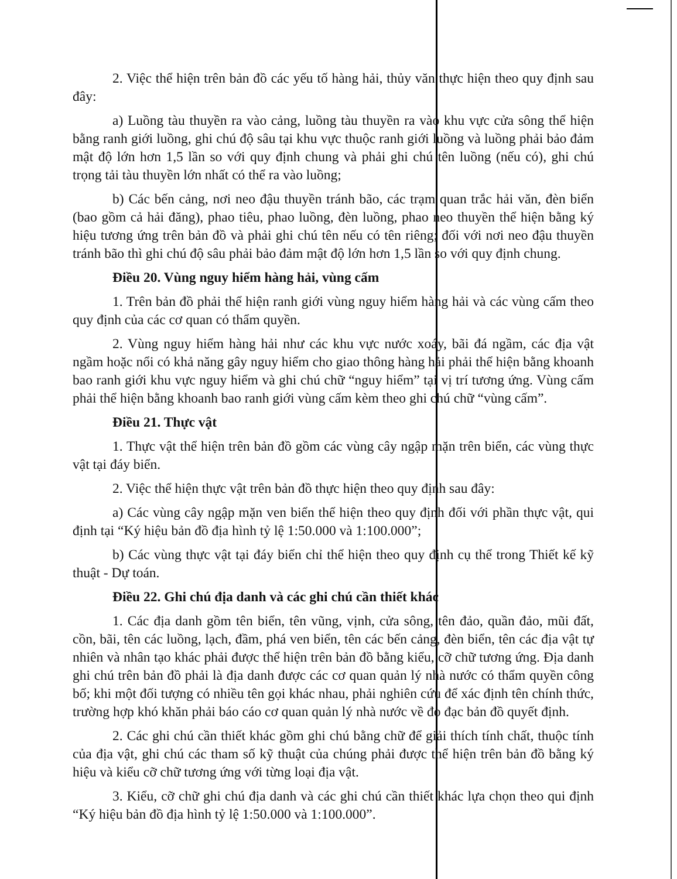2. Việc thể hiện trên bản đồ các yếu tố hàng hải, thủy văn thực hiện theo quy định sau đây:
a) Luồng tàu thuyền ra vào cảng, luồng tàu thuyền ra vào khu vực cửa sông thể hiện bằng ranh giới luồng, ghi chú độ sâu tại khu vực thuộc ranh giới luồng và luồng phải bảo đảm mật độ lớn hơn 1,5 lần so với quy định chung và phải ghi chú tên luồng (nếu có), ghi chú trọng tải tàu thuyền lớn nhất có thể ra vào luồng;
b) Các bến cảng, nơi neo đậu thuyền tránh bão, các trạm quan trắc hải văn, đèn biển (bao gồm cả hải đăng), phao tiêu, phao luồng, đèn luồng, phao neo thuyền thể hiện bằng ký hiệu tương ứng trên bản đồ và phải ghi chú tên nếu có tên riêng; đối với nơi neo đậu thuyền tránh bão thì ghi chú độ sâu phải bảo đảm mật độ lớn hơn 1,5 lần so với quy định chung.
Điều 20. Vùng nguy hiểm hàng hải, vùng cấm
1. Trên bản đồ phải thể hiện ranh giới vùng nguy hiểm hàng hải và các vùng cấm theo quy định của các cơ quan có thẩm quyền.
2. Vùng nguy hiểm hàng hải như các khu vực nước xoáy, bãi đá ngầm, các địa vật ngầm hoặc nổi có khả năng gây nguy hiểm cho giao thông hàng hải phải thể hiện bằng khoanh bao ranh giới khu vực nguy hiểm và ghi chú chữ “nguy hiểm” tại vị trí tương ứng. Vùng cấm phải thể hiện bằng khoanh bao ranh giới vùng cấm kèm theo ghi chú chữ “vùng cấm”.
Điều 21. Thực vật
1. Thực vật thể hiện trên bản đồ gồm các vùng cây ngập mặn trên biển, các vùng thực vật tại đáy biển.
2. Việc thể hiện thực vật trên bản đồ thực hiện theo quy định sau đây:
a) Các vùng cây ngập mặn ven biển thể hiện theo quy định đối với phần thực vật, qui định tại “Ký hiệu bản đồ địa hình tỷ lệ 1:50.000 và 1:100.000”;
b) Các vùng thực vật tại đáy biển chỉ thể hiện theo quy định cụ thể trong Thiết kế kỹ thuật - Dự toán.
Điều 22. Ghi chú địa danh và các ghi chú cần thiết khác
1. Các địa danh gồm tên biển, tên vũng, vịnh, cửa sông, tên đảo, quần đảo, mũi đất, cồn, bãi, tên các luồng, lạch, đầm, phá ven biển, tên các bến cảng, đèn biển, tên các địa vật tự nhiên và nhân tạo khác phải được thể hiện trên bản đồ bằng kiểu, cỡ chữ tương ứng. Địa danh ghi chú trên bản đồ phải là địa danh được các cơ quan quản lý nhà nước có thẩm quyền công bố; khi một đối tượng có nhiều tên gọi khác nhau, phải nghiên cứu để xác định tên chính thức, trường hợp khó khăn phải báo cáo cơ quan quản lý nhà nước về đo đạc bản đồ quyết định.
2. Các ghi chú cần thiết khác gồm ghi chú bằng chữ để giải thích tính chất, thuộc tính của địa vật, ghi chú các tham số kỹ thuật của chúng phải được thể hiện trên bản đồ bằng ký hiệu và kiểu cỡ chữ tương ứng với từng loại địa vật.
3. Kiểu, cỡ chữ ghi chú địa danh và các ghi chú cần thiết khác lựa chọn theo qui định “Ký hiệu bản đồ địa hình tỷ lệ 1:50.000 và 1:100.000”.